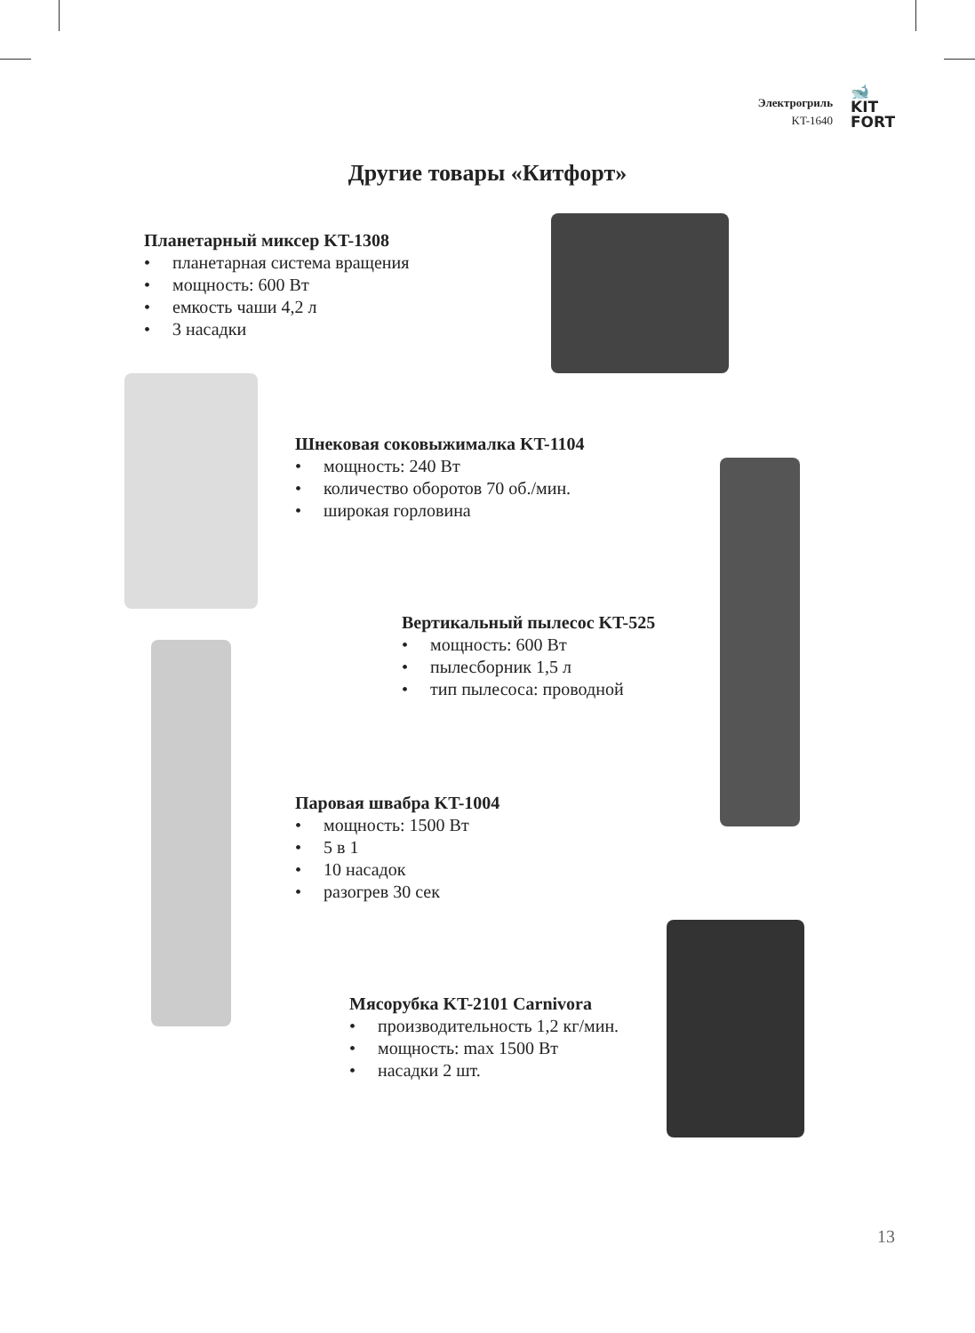Электрогриль
KT-1640
🐋
KIT
FORT
Другие товары «Китфорт»
Планетарный миксер KT-1308
• планетарная система вращения
• мощность: 600 Вт
• емкость чаши 4,2 л
• 3 насадки
Шнековая соковыжималка KT-1104
• мощность: 240 Вт
• количество оборотов 70 об./мин.
• широкая горловина
Вертикальный пылесос KT-525
• мощность: 600 Вт
• пылесборник 1,5 л
• тип пылесоса: проводной
Паровая швабра KT-1004
• мощность: 1500 Вт
• 5 в 1
• 10 насадок
• разогрев 30 сек
Мясорубка KT-2101 Carnivora
• производительность 1,2 кг/мин.
• мощность: max 1500 Вт
• насадки 2 шт.
13